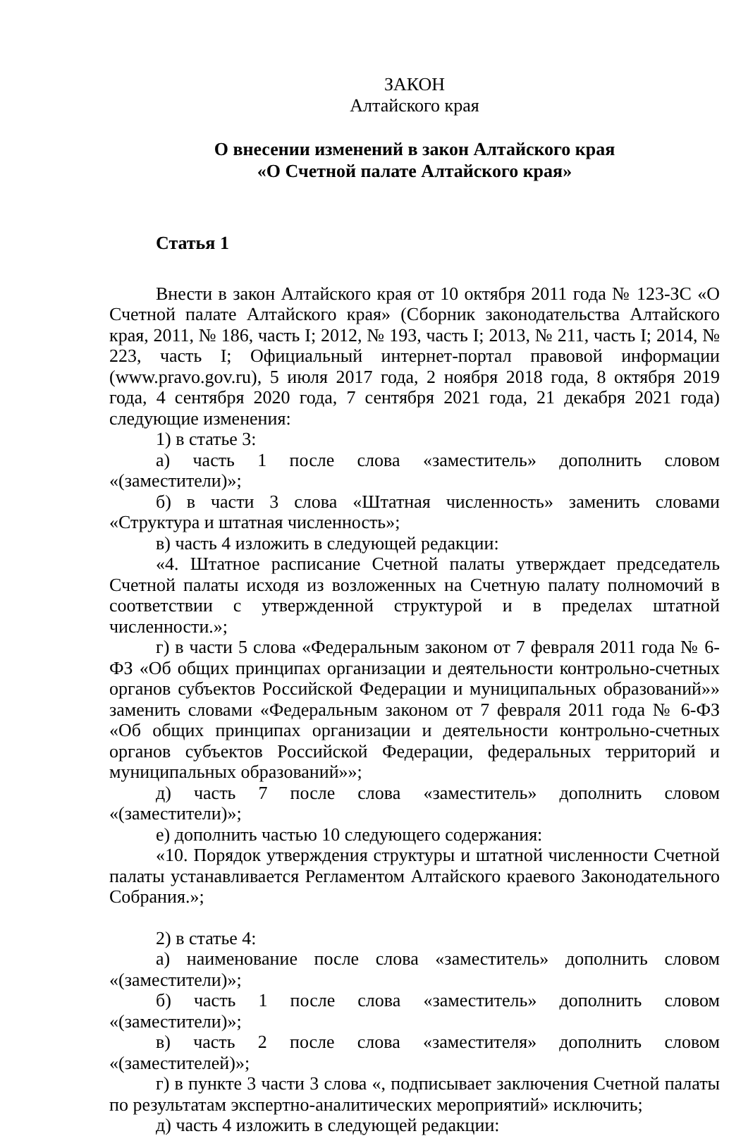ЗАКОН
Алтайского края
О внесении изменений в закон Алтайского края
«О Счетной палате Алтайского края»
Статья 1
Внести в закон Алтайского края от 10 октября 2011 года № 123-ЗС «О Счетной палате Алтайского края» (Сборник законодательства Алтайского края, 2011, № 186, часть I; 2012, № 193, часть I; 2013, № 211, часть I; 2014, № 223, часть I; Официальный интернет-портал правовой информации (www.pravo.gov.ru), 5 июля 2017 года, 2 ноября 2018 года, 8 октября 2019 года, 4 сентября 2020 года, 7 сентября 2021 года, 21 декабря 2021 года) следующие изменения:
1) в статье 3:
а) часть 1 после слова «заместитель» дополнить словом «(заместители)»;
б) в части 3 слова «Штатная численность» заменить словами «Структура и штатная численность»;
в) часть 4 изложить в следующей редакции:
«4. Штатное расписание Счетной палаты утверждает председатель Счетной палаты исходя из возложенных на Счетную палату полномочий в соответствии с утвержденной структурой и в пределах штатной численности.»;
г) в части 5 слова «Федеральным законом от 7 февраля 2011 года № 6-ФЗ «Об общих принципах организации и деятельности контрольно-счетных органов субъектов Российской Федерации и муниципальных образований»» заменить словами «Федеральным законом от 7 февраля 2011 года № 6-ФЗ «Об общих принципах организации и деятельности контрольно-счетных органов субъектов Российской Федерации, федеральных территорий и муниципальных образований»»;
д) часть 7 после слова «заместитель» дополнить словом «(заместители)»;
е) дополнить частью 10 следующего содержания:
«10. Порядок утверждения структуры и штатной численности Счетной палаты устанавливается Регламентом Алтайского краевого Законодательного Собрания.»;
2) в статье 4:
а) наименование после слова «заместитель» дополнить словом «(заместители)»;
б) часть 1 после слова «заместитель» дополнить словом «(заместители)»;
в) часть 2 после слова «заместителя» дополнить словом «(заместителей)»;
г) в пункте 3 части 3 слова «, подписывает заключения Счетной палаты по результатам экспертно-аналитических мероприятий» исключить;
д) часть 4 изложить в следующей редакции: